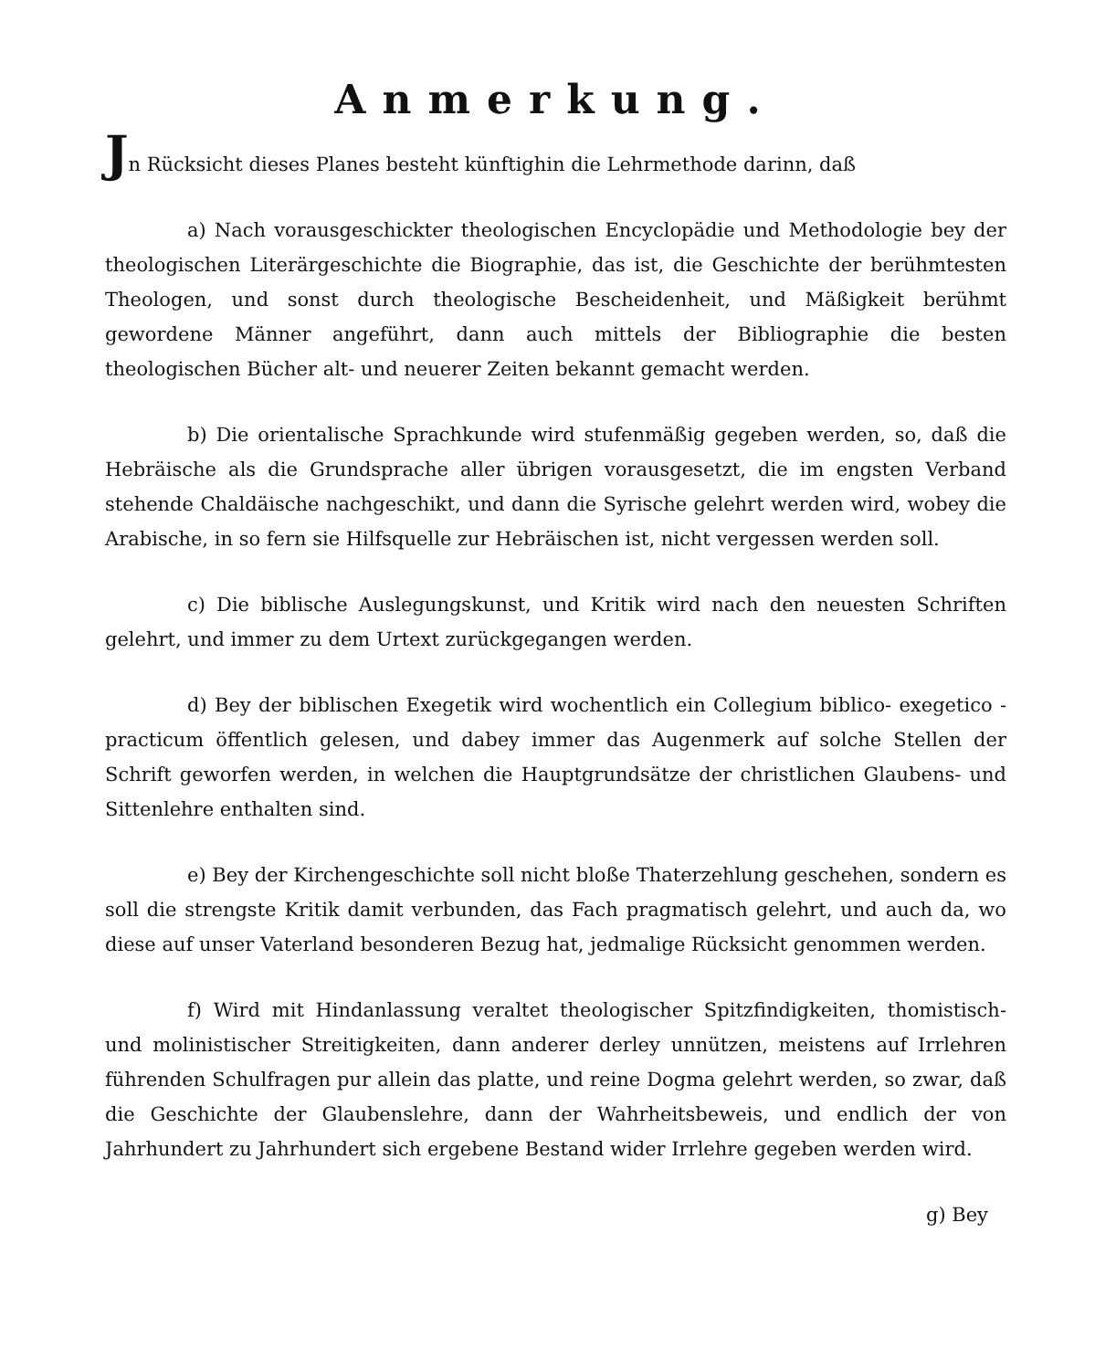Anmerkung.
Jn Rücksicht dieses Planes besteht künftighin die Lehrmethode darinn, daß
a) Nach vorausgeschickter theologischen Encyclopädie und Methodologie bey der theologischen Literärgeschichte die Biographie, das ist, die Geschichte der berühmtesten Theologen, und sonst durch theologische Bescheidenheit, und Mäßigkeit berühmt gewordene Männer angeführt, dann auch mittels der Bibliographie die besten theologischen Bücher alt- und neuerer Zeiten bekannt gemacht werden.
b) Die orientalische Sprachkunde wird stufenmäßig gegeben werden, so, daß die Hebräische als die Grundsprache aller übrigen vorausgesetzt, die im engsten Verband stehende Chaldäische nachgeschikt, und dann die Syrische gelehrt werden wird, wobey die Arabische, in so fern sie Hilfsquelle zur Hebräischen ist, nicht vergessen werden soll.
c) Die biblische Auslegungskunst, und Kritik wird nach den neuesten Schriften gelehrt, und immer zu dem Urtext zurückgegangen werden.
d) Bey der biblischen Exegetik wird wochentlich ein Collegium biblico- exegetico - practicum öffentlich gelesen, und dabey immer das Augenmerk auf solche Stellen der Schrift geworfen werden, in welchen die Hauptgrundsätze der christlichen Glaubens- und Sittenlehre enthalten sind.
e) Bey der Kirchengeschichte soll nicht bloße Thaterzehlung geschehen, sondern es soll die strengste Kritik damit verbunden, das Fach pragmatisch gelehrt, und auch da, wo diese auf unser Vaterland besonderen Bezug hat, jedmalige Rücksicht genommen werden.
f) Wird mit Hindanlassung veraltet theologischer Spitzfindigkeiten, thomistisch- und molinistischer Streitigkeiten, dann anderer derley unnützen, meistens auf Irrlehren führenden Schulfragen pur allein das platte, und reine Dogma gelehrt werden, so zwar, daß die Geschichte der Glaubenslehre, dann der Wahrheitsbeweis, und endlich der von Jahrhundert zu Jahrhundert sich ergebene Bestand wider Irrlehre gegeben werden wird.
g) Bey